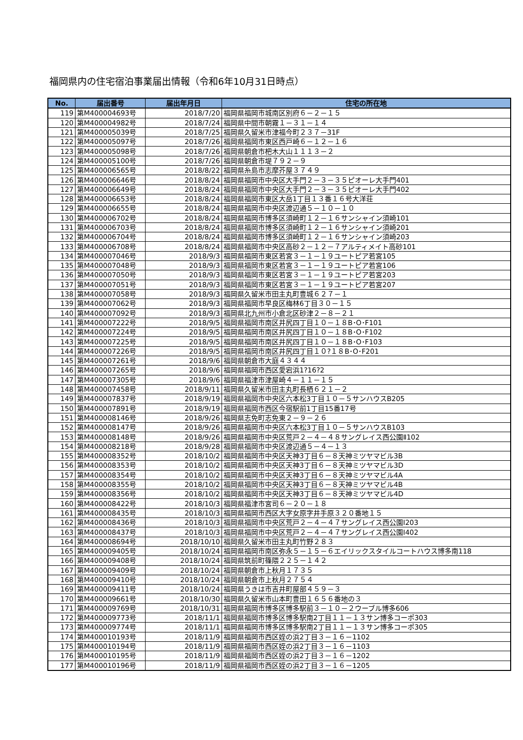福岡県内の住宅宿泊事業届出情報（令和6年10月31日時点）
| No. | 届出番号 | 届出年月日 | 住宅の所在地 |
| --- | --- | --- | --- |
| 119 | 第M400004693号 | 2018/7/20 | 福岡県福岡市城南区別府６－２－１５ |
| 120 | 第M400004982号 | 2018/7/24 | 福岡県中間市朝霧１－３１－１４ |
| 121 | 第M400005039号 | 2018/7/25 | 福岡県久留米市津福今町２３７－31F |
| 122 | 第M400005097号 | 2018/7/26 | 福岡県福岡市東区西戸崎６－１２－１６ |
| 123 | 第M400005098号 | 2018/7/26 | 福岡県朝倉市杷木大山１１１３－２ |
| 124 | 第M400005100号 | 2018/7/26 | 福岡県朝倉市堤７９２－９ |
| 125 | 第M400006565号 | 2018/8/22 | 福岡県糸島市志摩芥屋３７４９ |
| 126 | 第M400006646号 | 2018/8/24 | 福岡県福岡市中央区大手門２－３－３５ピオーレ大手門401 |
| 127 | 第M400006649号 | 2018/8/24 | 福岡県福岡市中央区大手門２－３－３５ピオーレ大手門402 |
| 128 | 第M400006653号 | 2018/8/24 | 福岡県福岡市東区大岳1丁目１３番１６号大洋荘 |
| 129 | 第M400006655号 | 2018/8/24 | 福岡県福岡市中央区渡辺通５－１０－１０ |
| 130 | 第M400006702号 | 2018/8/24 | 福岡県福岡市博多区須崎町１２－１６サンシャイン須崎101 |
| 131 | 第M400006703号 | 2018/8/24 | 福岡県福岡市博多区須崎町１２－１６サンシャイン須崎201 |
| 132 | 第M400006704号 | 2018/8/24 | 福岡県福岡市博多区須崎町１２－１６サンシャイン須崎203 |
| 133 | 第M400006708号 | 2018/8/24 | 福岡県福岡市中央区高砂２－１２－７アルティメイト高砂101 |
| 134 | 第M400007046号 | 2018/9/3 | 福岡県福岡市東区若宮３－１－１９ユートピア若宮105 |
| 135 | 第M400007048号 | 2018/9/3 | 福岡県福岡市東区若宮３－１－１９ユートピア若宮106 |
| 136 | 第M400007050号 | 2018/9/3 | 福岡県福岡市東区若宮３－１－１９ユートピア若宮203 |
| 137 | 第M400007051号 | 2018/9/3 | 福岡県福岡市東区若宮３－１－１９ユートピア若宮207 |
| 138 | 第M400007058号 | 2018/9/3 | 福岡県久留米市田主丸町豊城６２７－１ |
| 139 | 第M400007062号 | 2018/9/3 | 福岡県福岡市早良区梅林6丁目３０－１５ |
| 140 | 第M400007092号 | 2018/9/3 | 福岡県北九州市小倉北区砂津２－８－２１ |
| 141 | 第M400007222号 | 2018/9/5 | 福岡県福岡市南区井尻四丁目１０－１８B･O･F101 |
| 142 | 第M400007224号 | 2018/9/5 | 福岡県福岡市南区井尻四丁目１０－１８B･O･F102 |
| 143 | 第M400007225号 | 2018/9/5 | 福岡県福岡市南区井尻四丁目１０－１８B･O･F103 |
| 144 | 第M400007226号 | 2018/9/5 | 福岡県福岡市南区井尻四丁目１０?１８B･O･F201 |
| 145 | 第M400007261号 | 2018/9/6 | 福岡県朝倉市大庭４３４４ |
| 146 | 第M400007265号 | 2018/9/6 | 福岡県福岡市西区愛宕浜1?16?2 |
| 147 | 第M400007305号 | 2018/9/6 | 福岡県福津市津屋崎４－１１－１５ |
| 148 | 第M400007458号 | 2018/9/11 | 福岡県久留米市田主丸町長栖６２１－２ |
| 149 | 第M400007837号 | 2018/9/19 | 福岡県福岡市中央区六本松3丁目１０－５サンハウスB205 |
| 150 | 第M400007891号 | 2018/9/19 | 福岡県福岡市西区今宿駅前1丁目15番17号 |
| 151 | 第M400008146号 | 2018/9/26 | 福岡県志免町志免東２－９－２６ |
| 152 | 第M400008147号 | 2018/9/26 | 福岡県福岡市中央区六本松3丁目１０－５サンハウスB103 |
| 153 | 第M400008148号 | 2018/9/26 | 福岡県福岡市中央区荒戸２－４－４８サングレイス西公園Ⅱ102 |
| 154 | 第M400008218号 | 2018/9/28 | 福岡県福岡市中央区渡辺通５－４－１３ |
| 155 | 第M400008352号 | 2018/10/2 | 福岡県福岡市中央区天神3丁目６－８天神ミツヤマビル3B |
| 156 | 第M400008353号 | 2018/10/2 | 福岡県福岡市中央区天神3丁目６－８天神ミツヤマビル3D |
| 157 | 第M400008354号 | 2018/10/2 | 福岡県福岡市中央区天神3丁目６－８天神ミツヤマビル4A |
| 158 | 第M400008355号 | 2018/10/2 | 福岡県福岡市中央区天神3丁目６－８天神ミツヤマビル4B |
| 159 | 第M400008356号 | 2018/10/2 | 福岡県福岡市中央区天神3丁目６－８天神ミツヤマビル4D |
| 160 | 第M400008422号 | 2018/10/3 | 福岡県福津市宮司６－２０－１８ |
| 161 | 第M400008435号 | 2018/10/3 | 福岡県福岡市西区大字女原字井手原３２０番地１５ |
| 162 | 第M400008436号 | 2018/10/3 | 福岡県福岡市中央区荒戸２－４－４７サングレイス西公園Ⅰ203 |
| 163 | 第M400008437号 | 2018/10/3 | 福岡県福岡市中央区荒戸２－４－４７サングレイス西公園Ⅰ402 |
| 164 | 第M400008694号 | 2018/10/10 | 福岡県久留米市田主丸町竹野２８３ |
| 165 | 第M400009405号 | 2018/10/24 | 福岡県福岡市南区弥永５－１５－６エイリックスタイルコートハウス博多南118 |
| 166 | 第M400009408号 | 2018/10/24 | 福岡県筑前町篠隈２２５－１４２ |
| 167 | 第M400009409号 | 2018/10/24 | 福岡県朝倉市上秋月１７３５ |
| 168 | 第M400009410号 | 2018/10/24 | 福岡県朝倉市上秋月２７５４ |
| 169 | 第M400009411号 | 2018/10/24 | 福岡県うきは市吉井町屋部４５９－３ |
| 170 | 第M400009661号 | 2018/10/30 | 福岡県久留米市山本町豊田１６５６番地の３ |
| 171 | 第M400009769号 | 2018/10/31 | 福岡県福岡市博多区博多駅前３－１０－２ウーブル博多606 |
| 172 | 第M400009773号 | 2018/11/1 | 福岡県福岡市博多区博多駅南2丁目１１－１３サン博多コーポ303 |
| 173 | 第M400009774号 | 2018/11/1 | 福岡県福岡市博多区博多駅南2丁目１１－１３サン博多コーポ305 |
| 174 | 第M400010193号 | 2018/11/9 | 福岡県福岡市西区姪の浜2丁目３－１６－1102 |
| 175 | 第M400010194号 | 2018/11/9 | 福岡県福岡市西区姪の浜2丁目３－１６－1103 |
| 176 | 第M400010195号 | 2018/11/9 | 福岡県福岡市西区姪の浜2丁目３－１６－1202 |
| 177 | 第M400010196号 | 2018/11/9 | 福岡県福岡市西区姪の浜2丁目３－１６－1205 |